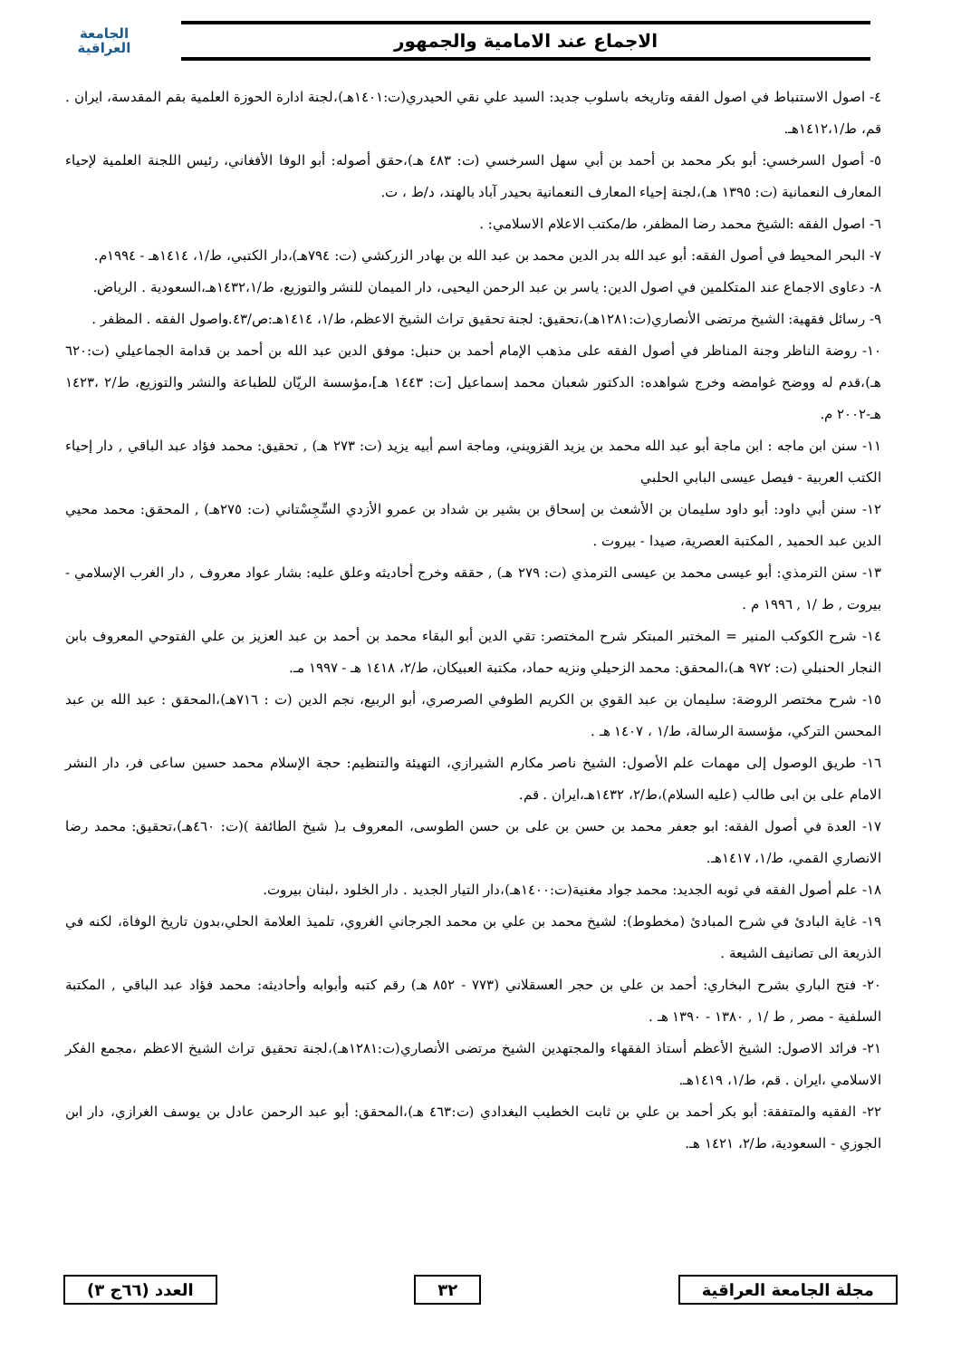الاجماع عند الامامية والجمهور
الجامعة
العراقية
٤- اصول الاستنباط في اصول الفقه وتاريخه باسلوب جديد: السيد علي نقي الحيدري(ت:١٤٠١هـ)،لجنة ادارة الحوزة العلمية بقم المقدسة، ايران . قم، ط/١٤١٢،١هـ.
٥- أصول السرخسي: أبو بكر محمد بن أحمد بن أبي سهل السرخسي (ت: ٤٨٣ هـ)،حقق أصوله: أبو الوفا الأفغاني، رئيس اللجنة العلمية لإحياء المعارف النعمانية (ت: ١٣٩٥ هـ)،لجنة إحياء المعارف النعمانية بحيدر آباد بالهند، د/ط ، ت.
٦- اصول الفقه :الشيخ محمد رضا المظفر، ط/مكتب الاعلام الاسلامي: .
٧- البحر المحيط في أصول الفقه: أبو عبد الله بدر الدين محمد بن عبد الله بن بهادر الزركشي (ت: ٧٩٤هـ)،دار الكتبي، ط/١، ١٤١٤هـ - ١٩٩٤م.
٨- دعاوى الاجماع عند المتكلمين في اصول الدين: ياسر بن عبد الرحمن اليحيى، دار الميمان للنشر والتوزيع، ط/١٤٣٢،١هـ،السعودية . الرياض.
٩- رسائل فقهية: الشيخ مرتضى الأنصاري(ت:١٢٨١هـ)،تحقيق: لجنة تحقيق تراث الشيخ الاعظم، ط/١، ١٤١٤هـ:ص/٤٣.واصول الفقه . المظفر .
١٠- روضة الناظر وجنة المناظر في أصول الفقه على مذهب الإمام أحمد بن حنبل: موفق الدين عبد الله بن أحمد بن قدامة الجماعيلي (ت:٦٢٠ هـ)،قدم له ووضح غوامضه وخرج شواهده: الدكتور شعبان محمد إسماعيل [ت: ١٤٤٣ هـ]،مؤسسة الريّان للطباعة والنشر والتوزيع، ط/٢ ،١٤٢٣ هـ-٢٠٠٢ م.
١١- سنن ابن ماجه : ابن ماجة أبو عبد الله محمد بن يزيد القزويني، وماجة اسم أبيه يزيد (ت: ٢٧٣ هـ) , تحقيق: محمد فؤاد عبد الباقي , دار إحياء الكتب العربية - فيصل عيسى البابي الحلبي
١٢- سنن أبي داود: أبو داود سليمان بن الأشعث بن إسحاق بن بشير بن شداد بن عمرو الأزدي السِّجِسْتاني (ت: ٢٧٥هـ) , المحقق: محمد محيي الدين عبد الحميد , المكتبة العصرية، صيدا - بيروت .
١٣- سنن الترمذي: أبو عيسى محمد بن عيسى الترمذي (ت: ٢٧٩ هـ) , حققه وخرج أحاديثه وعلق عليه: بشار عواد معروف , دار الغرب الإسلامي - بيروت , ط /١ , ١٩٩٦ م .
١٤- شرح الكوكب المنير = المختبر المبتكر شرح المختصر: تقي الدين أبو البقاء محمد بن أحمد بن عبد العزيز بن علي الفتوحي المعروف بابن النجار الحنبلي (ت: ٩٧٢ هـ)،المحقق: محمد الزحيلي ونزيه حماد، مكتبة العبيكان، ط/٢، ١٤١٨ هـ - ١٩٩٧ مـ.
١٥- شرح مختصر الروضة: سليمان بن عبد القوي بن الكريم الطوفي الصرصري، أبو الربيع، نجم الدين (ت : ٧١٦هـ)،المحقق : عبد الله بن عبد المحسن التركي، مؤسسة الرسالة، ط/١ ، ١٤٠٧ هـ .
١٦- طريق الوصول إلى مهمات علم الأصول: الشيخ ناصر مكارم الشيرازي، التهيئة والتنظيم: حجة الإسلام محمد حسين ساعى فر، دار النشر الامام على بن ابى طالب (عليه السلام)،ط/٢، ١٤٣٢هـ،ايران . قم.
١٧- العدة في أصول الفقه: ابو جعفر محمد بن حسن بن على بن حسن الطوسى، المعروف بـ( شيخ الطائفة )(ت: ٤٦٠هـ)،تحقيق: محمد رضا الانصاري القمي، ط/١، ١٤١٧هـ.
١٨- علم أصول الفقه في ثوبه الجديد: محمد جواد مغنية(ت:١٤٠٠هـ)،دار التيار الجديد . دار الخلود ،لبنان بيروت.
١٩- غاية البادئ في شرح المبادئ (مخطوط): لشيخ محمد بن علي بن محمد الجرجاني الغروي، تلميذ العلامة الحلي،بدون تاريخ الوفاة، لكنه في الذريعة الى تصانيف الشيعة .
٢٠- فتح الباري بشرح البخاري: أحمد بن علي بن حجر العسقلاني (٧٧٣ - ٨٥٢ هـ) رقم كتبه وأبوابه وأحاديثه: محمد فؤاد عبد الباقي , المكتبة السلفية - مصر , ط /١ , ١٣٨٠ - ١٣٩٠ هـ .
٢١- فرائد الاصول: الشيخ الأعظم أستاذ الفقهاء والمجتهدين الشيخ مرتضى الأنصاري(ت:١٢٨١هـ)،لجنة تحقيق تراث الشيخ الاعظم ،مجمع الفكر الاسلامي ،ايران . قم، ط/١، ١٤١٩هـ.
٢٢- الفقيه والمتفقة: أبو بكر أحمد بن علي بن ثابت الخطيب البغدادي (ت:٤٦٣ هـ)،المحقق: أبو عبد الرحمن عادل بن يوسف الغرازي، دار ابن الجوزي - السعودية، ط/٢، ١٤٢١ هـ.
مجلة الجامعة العراقية ٣٢ العدد (٦٦ج ٣)